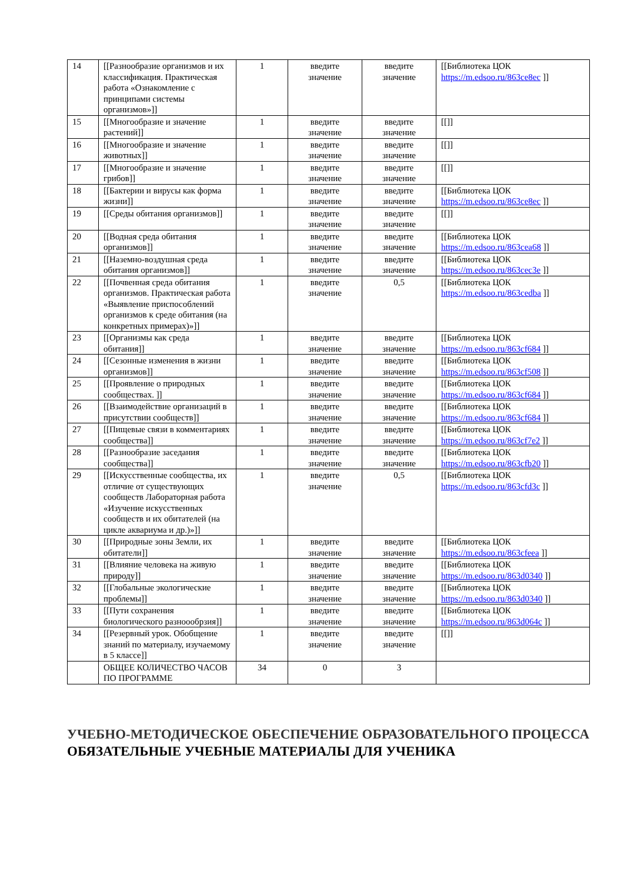| 14 | [[Разнообразие организмов и их классификация. Практическая работа «Ознакомление с принципами системы организмов»]] | 1 | введите значение | введите значение | [[Библиотека ЦОК https://m.edsoo.ru/863ce8ec ]] |
| 15 | [[Многообразие и значение растений]] | 1 | введите значение | введите значение | [[]] |
| 16 | [[Многообразие и значение животных]] | 1 | введите значение | введите значение | [[]] |
| 17 | [[Многообразие и значение грибов]] | 1 | введите значение | введите значение | [[]] |
| 18 | [[Бактерии и вирусы как форма жизни]] | 1 | введите значение | введите значение | [[Библиотека ЦОК https://m.edsoo.ru/863ce8ec ]] |
| 19 | [[Среды обитания организмов]] | 1 | введите значение | введите значение | [[]] |
| 20 | [[Водная среда обитания организмов]] | 1 | введите значение | введите значение | [[Библиотека ЦОК https://m.edsoo.ru/863cea68 ]] |
| 21 | [[Наземно-воздушная среда обитания организмов]] | 1 | введите значение | введите значение | [[Библиотека ЦОК https://m.edsoo.ru/863cec3e ]] |
| 22 | [[Почвенная среда обитания организмов. Практическая работа «Выявление приспособлений организмов к среде обитания (на конкретных примерах)»]] | 1 | введите значение | 0,5 | [[Библиотека ЦОК https://m.edsoo.ru/863cedba ]] |
| 23 | [[Организмы как среда обитания]] | 1 | введите значение | введите значение | [[Библиотека ЦОК https://m.edsoo.ru/863cf684 ]] |
| 24 | [[Сезонные изменения в жизни организмов]] | 1 | введите значение | введите значение | [[Библиотека ЦОК https://m.edsoo.ru/863cf508 ]] |
| 25 | [[Проявление о природных сообществах. ]] | 1 | введите значение | введите значение | [[Библиотека ЦОК https://m.edsoo.ru/863cf684 ]] |
| 26 | [[Взаимодействие организаций в присутствии сообществ]] | 1 | введите значение | введите значение | [[Библиотека ЦОК https://m.edsoo.ru/863cf684 ]] |
| 27 | [[Пищевые связи в комментариях сообщества]] | 1 | введите значение | введите значение | [[Библиотека ЦОК https://m.edsoo.ru/863cf7e2 ]] |
| 28 | [[Разнообразие заседания сообщества]] | 1 | введите значение | введите значение | [[Библиотека ЦОК https://m.edsoo.ru/863cfb20 ]] |
| 29 | [[Искусственные сообщества, их отличие от существующих сообществ Лабораторная работа «Изучение искусственных сообществ и их обитателей (на цикле аквариума и др.)»]] | 1 | введите значение | 0,5 | [[Библиотека ЦОК https://m.edsoo.ru/863cfd3c ]] |
| 30 | [[Природные зоны Земли, их обитатели]] | 1 | введите значение | введите значение | [[Библиотека ЦОК https://m.edsoo.ru/863cfeea ]] |
| 31 | [[Влияние человека на живую природу]] | 1 | введите значение | введите значение | [[Библиотека ЦОК https://m.edsoo.ru/863d0340 ]] |
| 32 | [[Глобальные экологические проблемы]] | 1 | введите значение | введите значение | [[Библиотека ЦОК https://m.edsoo.ru/863d0340 ]] |
| 33 | [[Пути сохранения биологического разноообрзия]] | 1 | введите значение | введите значение | [[Библиотека ЦОК https://m.edsoo.ru/863d064c ]] |
| 34 | [[Резервный урок. Обобщение знаний по материалу, изучаемому в 5 классе]] | 1 | введите значение | введите значение | [[]] |
| | ОБЩЕЕ КОЛИЧЕСТВО ЧАСОВ ПО ПРОГРАММЕ | 34 | 0 | 3 | |
УЧЕБНО-МЕТОДИЧЕСКОЕ ОБЕСПЕЧЕНИЕ ОБРАЗОВАТЕЛЬНОГО ПРОЦЕССА
ОБЯЗАТЕЛЬНЫЕ УЧЕБНЫЕ МАТЕРИАЛЫ ДЛЯ УЧЕНИКА